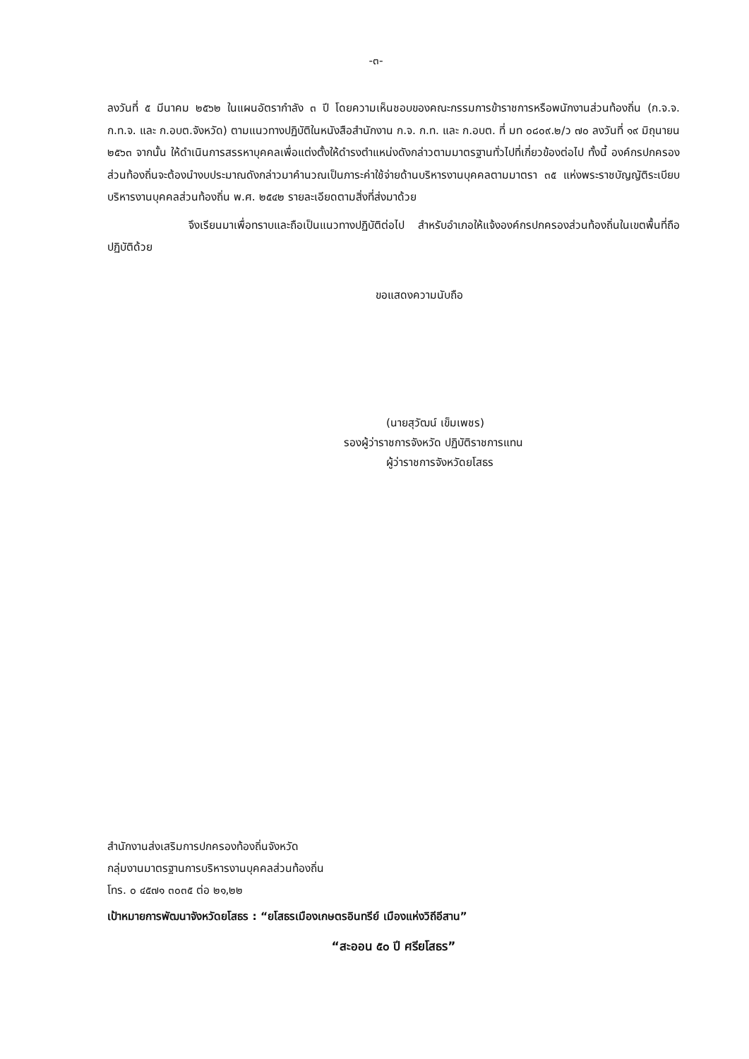-๓-
ลงวันที่ ๕ มีนาคม ๒๕๖๒ ในแผนอัตรากำลัง ๓ ปี โดยความเห็นชอบของคณะกรรมการข้าราชการหรือพนักงานส่วนท้องถิ่น (ก.จ.จ. ก.ท.จ. และ ก.อบต.จังหวัด) ตามแนวทางปฏิบัติในหนังสือสำนักงาน ก.จ. ก.ท. และ ก.อบต. ที่ มท ๐๘๐๙.๒/ว ๗๐ ลงวันที่ ๑๙ มิถุนายน ๒๕๖๓ จากนั้น ให้ดำเนินการสรรหาบุคคลเพื่อแต่งตั้งให้ดำรงตำแหน่งดังกล่าวตามมาตรฐานทั่วไปที่เกี่ยวข้องต่อไป ทั้งนี้ องค์กรปกครองส่วนท้องถิ่นจะต้องนำงบประมาณดังกล่าวมาคำนวณเป็นภาระค่าใช้จ่ายด้านบริหารงานบุคคลตามมาตรา ๓๕ แห่งพระราชบัญญัติระเบียบบริหารงานบุคคลส่วนท้องถิ่น พ.ศ. ๒๕๔๒ รายละเอียดตามสิ่งที่ส่งมาด้วย
จึงเรียนมาเพื่อทราบและถือเป็นแนวทางปฏิบัติต่อไป สำหรับอำเภอให้แจ้งองค์กรปกครองส่วนท้องถิ่นในเขตพื้นที่ถือปฏิบัติด้วย
ขอแสดงความนับถือ
(นายสุวัฒน์ เข็มเพชร)
รองผู้ว่าราชการจังหวัด ปฏิบัติราชการแทน
ผู้ว่าราชการจังหวัดยโสธร
สำนักงานส่งเสริมการปกครองท้องถิ่นจังหวัด
กลุ่มงานมาตรฐานการบริหารงานบุคคลส่วนท้องถิ่น
โทร. ๐ ๔๕๗๑ ๓๐๓๕ ต่อ ๒๑,๒๒
เป้าหมายการพัฒนาจังหวัดยโสธร : “ยโสธรเมืองเกษตรอินทรีย์ เมืองแห่งวิถีอีสาน”
“สะออน ๕๐ ปี ศรียโสธร”